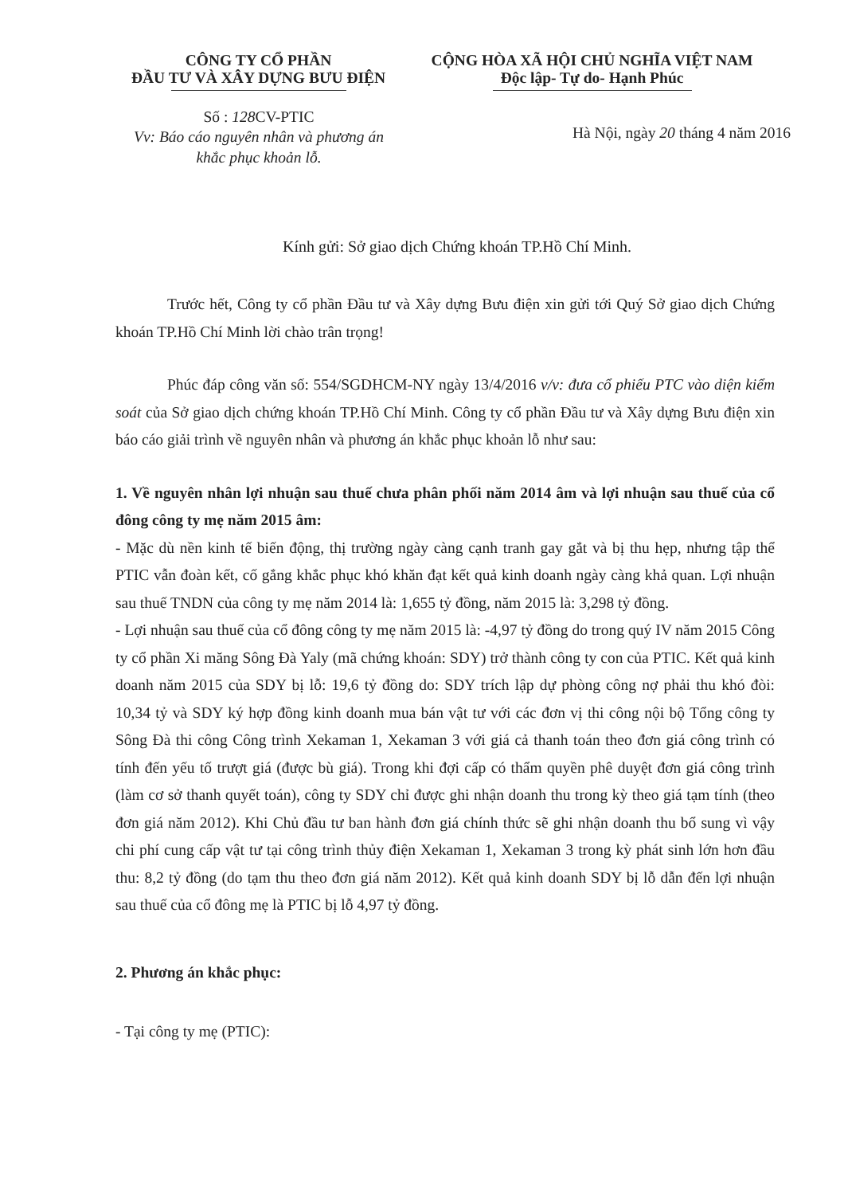CÔNG TY CỔ PHẦN
ĐẦU TƯ VÀ XÂY DỰNG BƯU ĐIỆN
CỘNG HÒA XÃ HỘI CHỦ NGHĨA VIỆT NAM
Độc lập- Tự do- Hạnh Phúc
Số : 128 CV-PTIC
Vv: Báo cáo nguyên nhân và phương án
khắc phục khoản lỗ.
Hà Nội, ngày 20 tháng 4 năm 2016
Kính gửi: Sở giao dịch Chứng khoán TP.Hồ Chí Minh.
Trước hết, Công ty cổ phần Đầu tư và Xây dựng Bưu điện xin gửi tới Quý Sở giao dịch Chứng khoán TP.Hồ Chí Minh lời chào trân trọng!
Phúc đáp công văn số: 554/SGDHCM-NY ngày 13/4/2016 v/v: đưa cổ phiếu PTC vào diện kiểm soát của Sở giao dịch chứng khoán TP.Hồ Chí Minh. Công ty cổ phần Đầu tư và Xây dựng Bưu điện xin báo cáo giải trình về nguyên nhân và phương án khắc phục khoản lỗ như sau:
1. Về nguyên nhân lợi nhuận sau thuế chưa phân phối năm 2014 âm và lợi nhuận sau thuế của cổ đông công ty mẹ năm 2015 âm:
- Mặc dù nền kinh tế biến động, thị trường ngày càng cạnh tranh gay gắt và bị thu hẹp, nhưng tập thể PTIC vẫn đoàn kết, cố gắng khắc phục khó khăn đạt kết quả kinh doanh ngày càng khả quan. Lợi nhuận sau thuế TNDN của công ty mẹ năm 2014 là: 1,655 tỷ đồng, năm 2015 là: 3,298 tỷ đồng.
- Lợi nhuận sau thuế của cổ đông công ty mẹ năm 2015 là: -4,97 tỷ đồng do trong quý IV năm 2015 Công ty cổ phần Xi măng Sông Đà Yaly (mã chứng khoán: SDY) trở thành công ty con của PTIC. Kết quả kinh doanh năm 2015 của SDY bị lỗ: 19,6 tỷ đồng do: SDY trích lập dự phòng công nợ phải thu khó đòi: 10,34 tỷ và SDY ký hợp đồng kinh doanh mua bán vật tư với các đơn vị thi công nội bộ Tổng công ty Sông Đà thi công Công trình Xekaman 1, Xekaman 3 với giá cả thanh toán theo đơn giá công trình có tính đến yếu tố trượt giá (được bù giá). Trong khi đợi cấp có thẩm quyền phê duyệt đơn giá công trình (làm cơ sở thanh quyết toán), công ty SDY chỉ được ghi nhận doanh thu trong kỳ theo giá tạm tính (theo đơn giá năm 2012). Khi Chủ đầu tư ban hành đơn giá chính thức sẽ ghi nhận doanh thu bổ sung vì vậy chi phí cung cấp vật tư tại công trình thủy điện Xekaman 1, Xekaman 3 trong kỳ phát sinh lớn hơn đầu thu: 8,2 tỷ đồng (do tạm thu theo đơn giá năm 2012). Kết quả kinh doanh SDY bị lỗ dẫn đến lợi nhuận sau thuế của cổ đông mẹ là PTIC bị lỗ 4,97 tỷ đồng.
2. Phương án khắc phục:
- Tại công ty mẹ (PTIC):